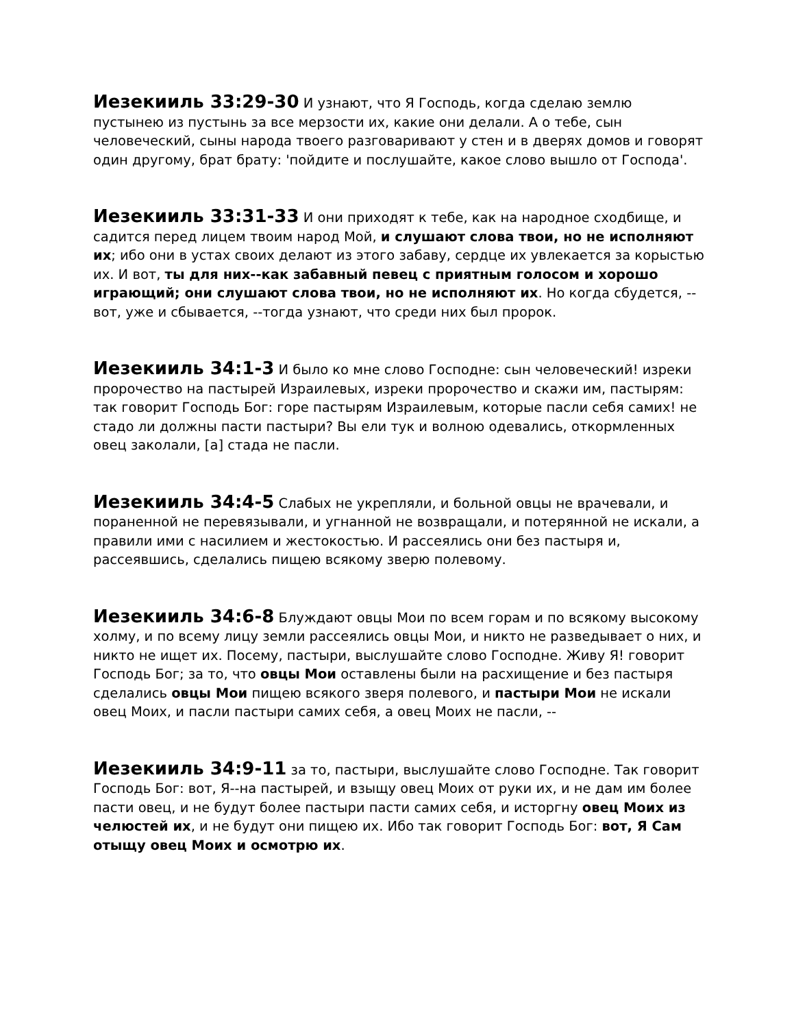Иезекииль 33:29-30 И узнают, что Я Господь, когда сделаю землю пустынею из пустынь за все мерзости их, какие они делали. А о тебе, сын человеческий, сыны народа твоего разговаривают у стен и в дверях домов и говорят один другому, брат брату: 'пойдите и послушайте, какое слово вышло от Господа'.
Иезекииль 33:31-33 И они приходят к тебе, как на народное сходбище, и садится перед лицем твоим народ Мой, и слушают слова твои, но не исполняют их; ибо они в устах своих делают из этого забаву, сердце их увлекается за корыстью их. И вот, ты для них--как забавный певец с приятным голосом и хорошо играющий; они слушают слова твои, но не исполняют их. Но когда сбудется, --вот, уже и сбывается, --тогда узнают, что среди них был пророк.
Иезекииль 34:1-3 И было ко мне слово Господне: сын человеческий! изреки пророчество на пастырей Израилевых, изреки пророчество и скажи им, пастырям: так говорит Господь Бог: горе пастырям Израилевым, которые пасли себя самих! не стадо ли должны пасти пастыри? Вы ели тук и волною одевались, откормленных овец заколали, [а] стада не пасли.
Иезекииль 34:4-5 Слабых не укрепляли, и больной овцы не врачевали, и пораненной не перевязывали, и угнанной не возвращали, и потерянной не искали, а правили ими с насилием и жестокостью. И рассеялись они без пастыря и, рассеявшись, сделались пищею всякому зверю полевому.
Иезекииль 34:6-8 Блуждают овцы Мои по всем горам и по всякому высокому холму, и по всему лицу земли рассеялись овцы Мои, и никто не разведывает о них, и никто не ищет их. Посему, пастыри, выслушайте слово Господне. Живу Я! говорит Господь Бог; за то, что овцы Мои оставлены были на расхищение и без пастыря сделались овцы Мои пищею всякого зверя полевого, и пастыри Мои не искали овец Моих, и пасли пастыри самих себя, а овец Моих не пасли, --
Иезекииль 34:9-11 за то, пастыри, выслушайте слово Господне. Так говорит Господь Бог: вот, Я--на пастырей, и взыщу овец Моих от руки их, и не дам им более пасти овец, и не будут более пастыри пасти самих себя, и исторгну овец Моих из челюстей их, и не будут они пищею их. Ибо так говорит Господь Бог: вот, Я Сам отыщу овец Моих и осмотрю их.